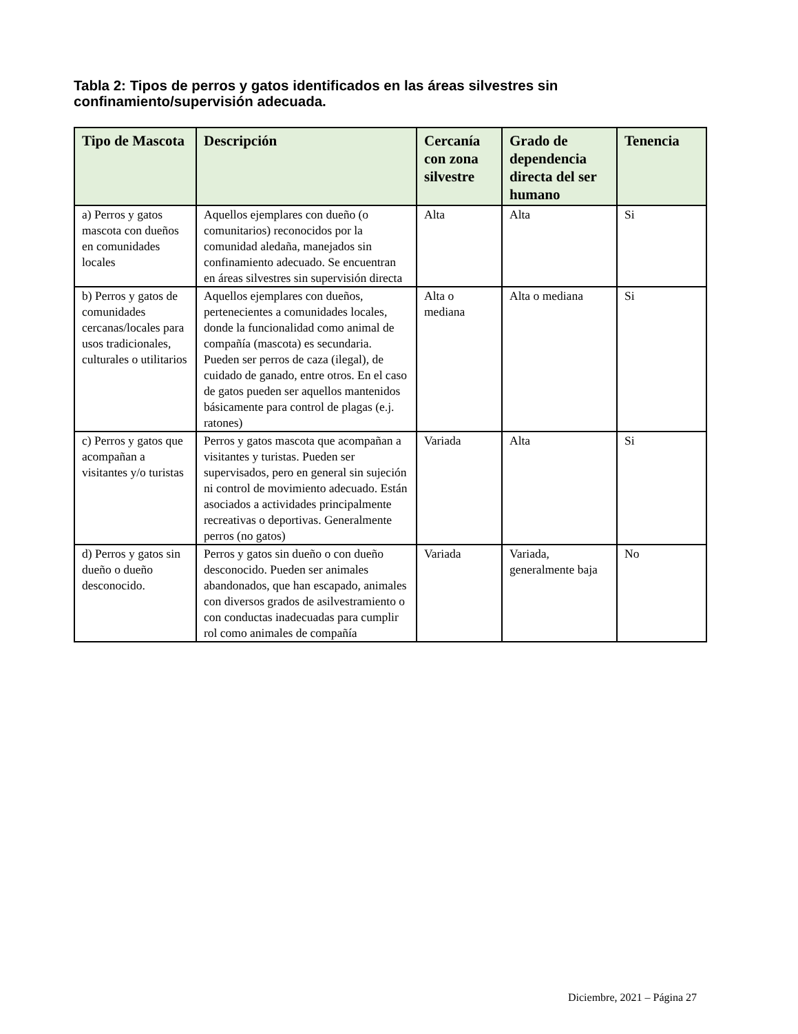Tabla 2: Tipos de perros y gatos identificados en las áreas silvestres sin confinamiento/supervisión adecuada.
| Tipo de Mascota | Descripción | Cercanía con zona silvestre | Grado de dependencia directa del ser humano | Tenencia |
| --- | --- | --- | --- | --- |
| a) Perros y gatos mascota con dueños en comunidades locales | Aquellos ejemplares con dueño (o comunitarios) reconocidos por la comunidad aledaña, manejados sin confinamiento adecuado. Se encuentran en áreas silvestres sin supervisión directa | Alta | Alta | Si |
| b) Perros y gatos de comunidades cercanas/locales para usos tradicionales, culturales o utilitarios | Aquellos ejemplares con dueños, pertenecientes a comunidades locales, donde la funcionalidad como animal de compañía (mascota) es secundaria. Pueden ser perros de caza (ilegal), de cuidado de ganado, entre otros. En el caso de gatos pueden ser aquellos mantenidos básicamente para control de plagas (e.j. ratones) | Alta o mediana | Alta o mediana | Si |
| c) Perros y gatos que acompañan a visitantes y/o turistas | Perros y gatos mascota que acompañan a visitantes y turistas. Pueden ser supervisados, pero en general sin sujeción ni control de movimiento adecuado. Están asociados a actividades principalmente recreativas o deportivas. Generalmente perros (no gatos) | Variada | Alta | Si |
| d) Perros y gatos sin dueño o dueño desconocido. | Perros y gatos sin dueño o con dueño desconocido. Pueden ser animales abandonados, que han escapado, animales con diversos grados de asilvestramiento o con conductas inadecuadas para cumplir rol como animales de compañía | Variada | Variada, generalmente baja | No |
Diciembre, 2021 – Página 27